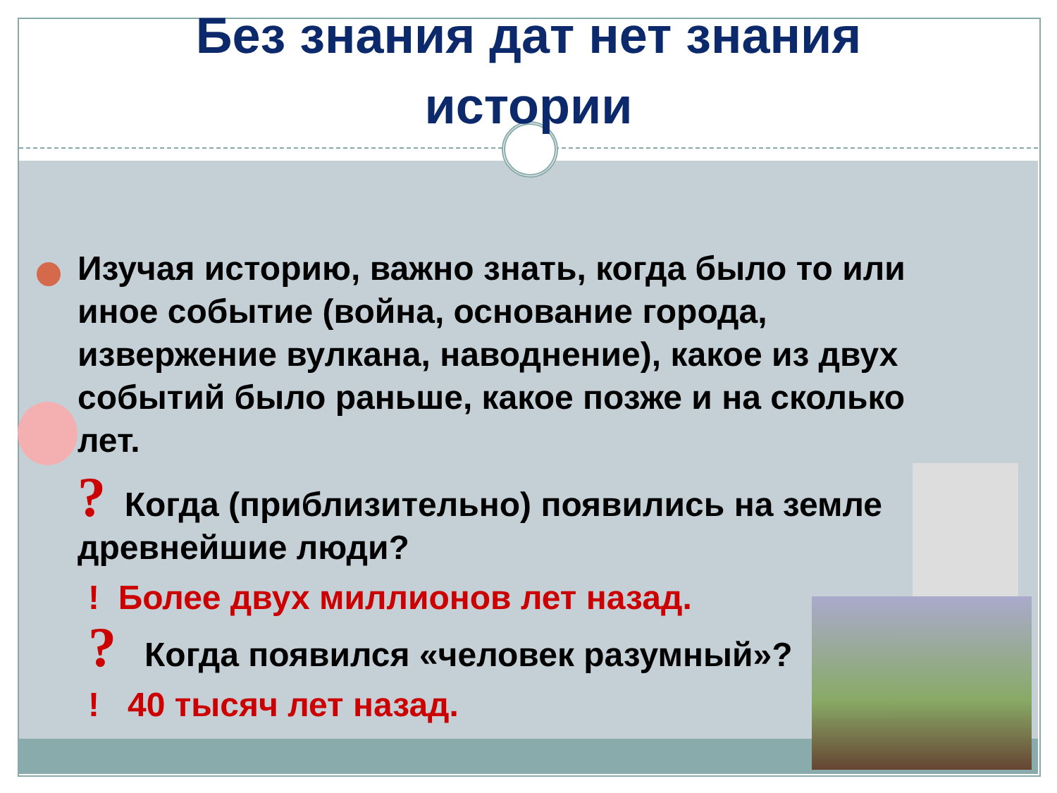Без знания дат нет знания
истории
Изучая историю, важно знать, когда было то или иное событие (война, основание города, извержение вулкана, наводнение), какое из двух событий было раньше, какое позже и на сколько лет.
? Когда (приблизительно) появились на земле древнейшие люди?
! Более двух миллионов лет назад.
? Когда появился «человек разумный»?
! 40 тысяч лет назад.